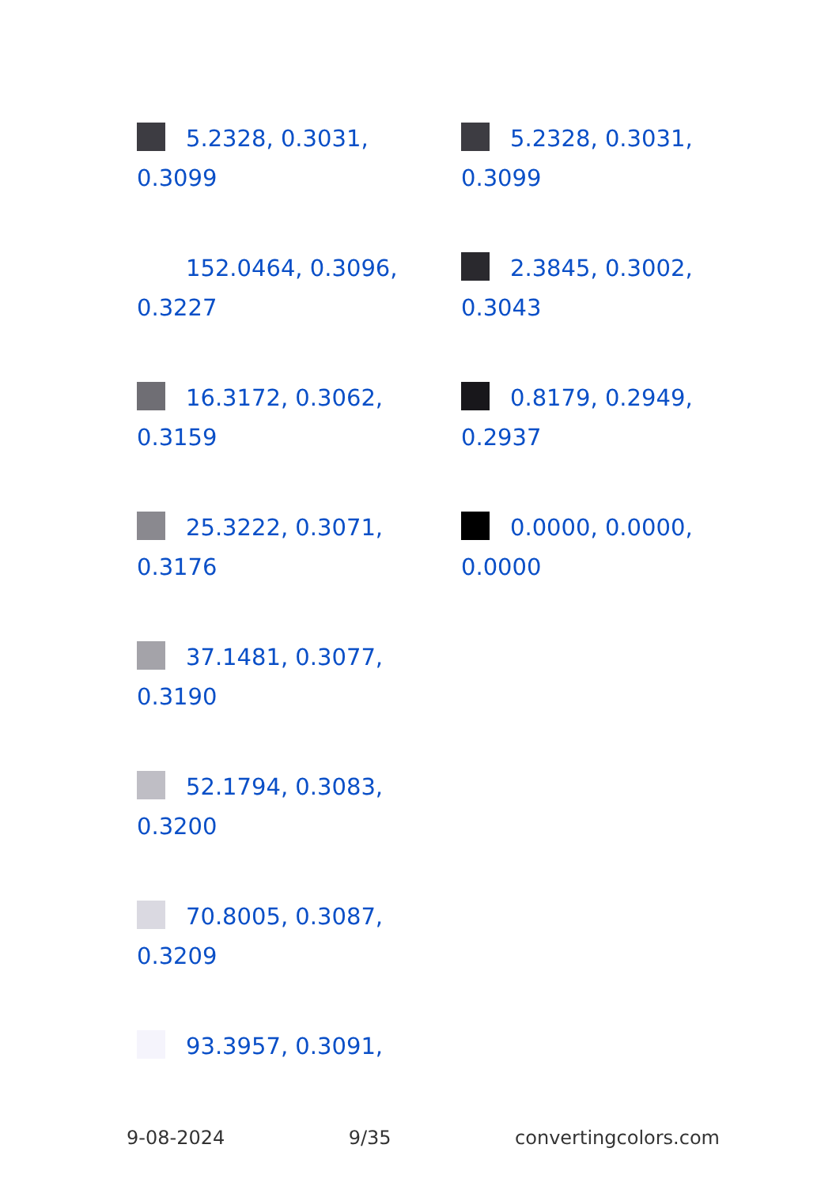5.2328, 0.3031,
0.3099
152.0464, 0.3096,
0.3227
16.3172, 0.3062,
0.3159
25.3222, 0.3071,
0.3176
37.1481, 0.3077,
0.3190
52.1794, 0.3083,
0.3200
70.8005, 0.3087,
0.3209
93.3957, 0.3091,
5.2328, 0.3031,
0.3099
2.3845, 0.3002,
0.3043
0.8179, 0.2949,
0.2937
0.0000, 0.0000,
0.0000
9-08-2024 9/35 convertingcolors.com